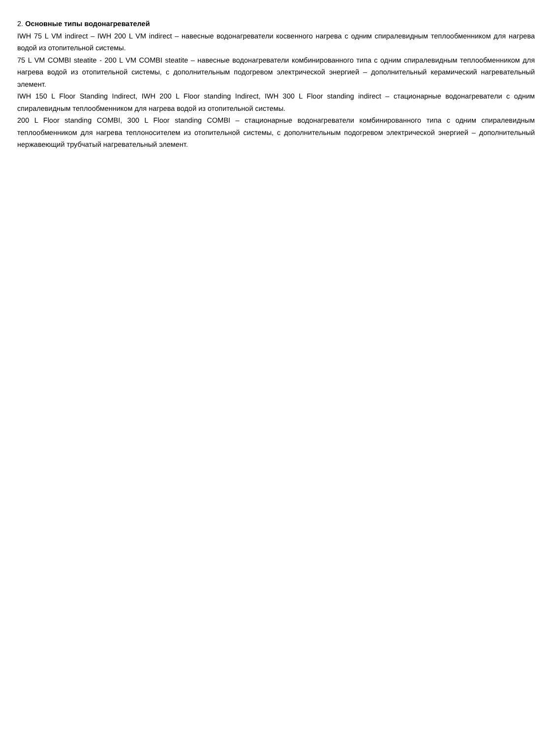2. Основные типы водонагревателей
IWH 75 L VM indirect – IWH 200 L VM indirect – навесные водонагреватели косвенного нагрева с одним спиралевидным теплообменником для нагрева водой из отопительной системы.
75 L VM COMBI steatite - 200 L VM COMBI steatite – навесные водонагреватели комбинированного типа с одним спиралевидным теплообменником для нагрева водой из отопительной системы, с дополнительным подогревом электрической энергией – дополнительный керамический нагревательный элемент.
IWH 150 L Floor Standing Indirect, IWH 200 L Floor standing Indirect, IWH 300 L Floor standing indirect – стационарные водонагреватели с одним спиралевидным теплообменником для нагрева водой из отопительной системы.
200 L Floor standing COMBI, 300 L Floor standing COMBI – стационарные водонагреватели комбинированного типа с одним спиралевидным теплообменником для нагрева теплоносителем из отопительной системы, с дополнительным подогревом электрической энергией – дополнительный нержавеющий трубчатый нагревательный элемент.